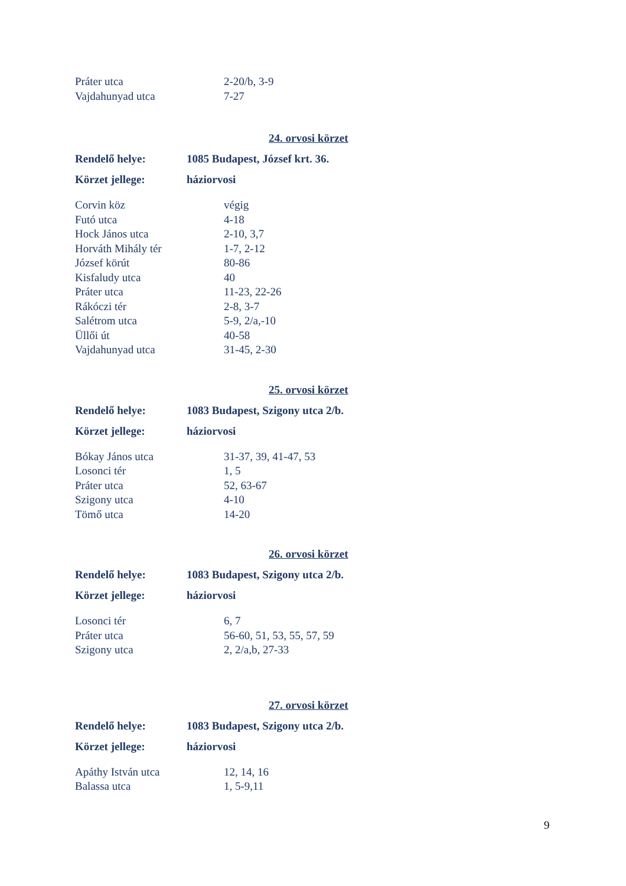| Práter utca | 2-20/b, 3-9 |
| Vajdahunyad utca | 7-27 |
24. orvosi körzet
| Rendelő helye: | 1085 Budapest, József krt. 36. |
| Körzet jellege: | háziorvosi |
| Corvin köz | végig |
| Futó utca | 4-18 |
| Hock János utca | 2-10, 3,7 |
| Horváth Mihály tér | 1-7, 2-12 |
| József körút | 80-86 |
| Kisfaludy utca | 40 |
| Práter utca | 11-23, 22-26 |
| Rákóczi tér | 2-8, 3-7 |
| Salétrom utca | 5-9, 2/a,-10 |
| Üllői út | 40-58 |
| Vajdahunyad utca | 31-45, 2-30 |
25. orvosi körzet
| Rendelő helye: | 1083 Budapest, Szigony utca 2/b. |
| Körzet jellege: | háziorvosi |
| Bókay János utca | 31-37, 39, 41-47, 53 |
| Losonci tér | 1, 5 |
| Práter utca | 52, 63-67 |
| Szigony utca | 4-10 |
| Tömő utca | 14-20 |
26. orvosi körzet
| Rendelő helye: | 1083 Budapest, Szigony utca 2/b. |
| Körzet jellege: | háziorvosi |
| Losonci tér | 6, 7 |
| Práter utca | 56-60, 51, 53, 55, 57, 59 |
| Szigony utca | 2, 2/a,b, 27-33 |
27. orvosi körzet
| Rendelő helye: | 1083 Budapest, Szigony utca 2/b. |
| Körzet jellege: | háziorvosi |
| Apáthy István utca | 12, 14, 16 |
| Balassa utca | 1, 5-9,11 |
9